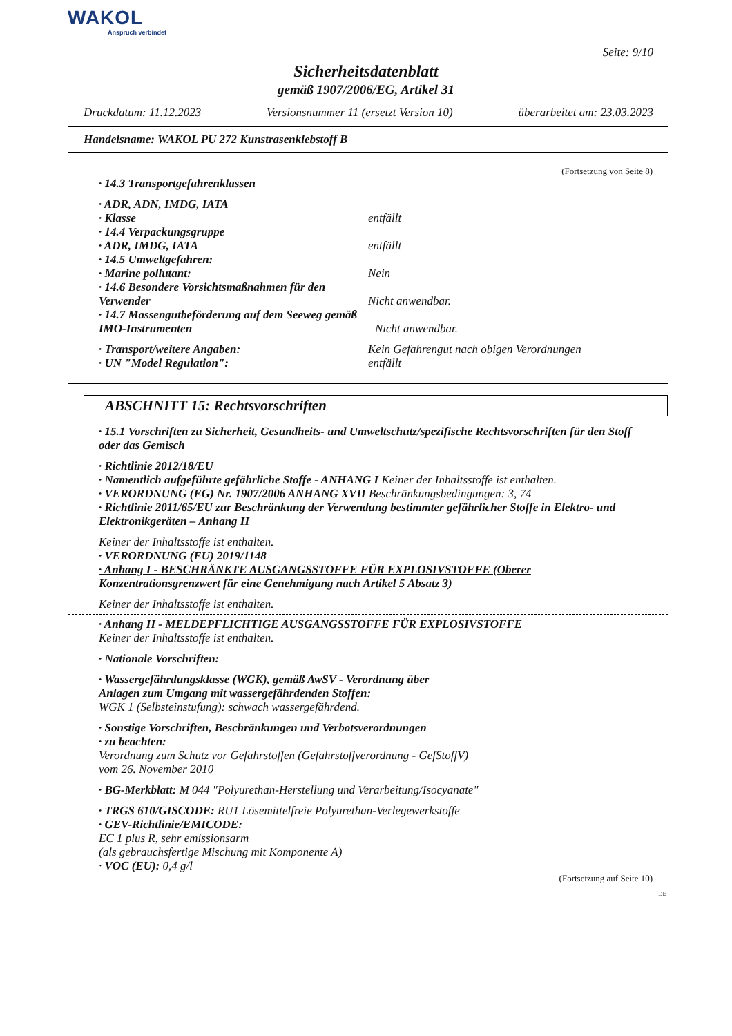WAKOL
Anspruch verbindet
Seite: 9/10
Sicherheitsdatenblatt
gemäß 1907/2006/EG, Artikel 31
Druckdatum: 11.12.2023 Versionsnummer 11 (ersetzt Version 10) überarbeitet am: 23.03.2023
Handelsname: WAKOL PU 272 Kunstrasenklebstoff B
(Fortsetzung von Seite 8)
· 14.3 Transportgefahrenklassen
· ADR, ADN, IMDG, IATA
· Klasse entfällt
· 14.4 Verpackungsgruppe
· ADR, IMDG, IATA entfällt
· 14.5 Umweltgefahren:
· Marine pollutant: Nein
· 14.6 Besondere Vorsichtsmaßnahmen für den Verwender Nicht anwendbar.
· 14.7 Massengutbeförderung auf dem Seeweg gemäß IMO-Instrumenten Nicht anwendbar.
· Transport/weitere Angaben: Kein Gefahrengut nach obigen Verordnungen
· UN "Model Regulation": entfällt
ABSCHNITT 15: Rechtsvorschriften
· 15.1 Vorschriften zu Sicherheit, Gesundheits- und Umweltschutz/spezifische Rechtsvorschriften für den Stoff oder das Gemisch
· Richtlinie 2012/18/EU
· Namentlich aufgeführte gefährliche Stoffe - ANHANG I Keiner der Inhaltsstoffe ist enthalten.
· VERORDNUNG (EG) Nr. 1907/2006 ANHANG XVII Beschränkungsbedingungen: 3, 74
· Richtlinie 2011/65/EU zur Beschränkung der Verwendung bestimmter gefährlicher Stoffe in Elektro- und Elektronikgeräten – Anhang II
Keiner der Inhaltsstoffe ist enthalten.
· VERORDNUNG (EU) 2019/1148
· Anhang I - BESCHRÄNKTE AUSGANGSSTOFFE FÜR EXPLOSIVSTOFFE (Oberer Konzentrationsgrenzwert für eine Genehmigung nach Artikel 5 Absatz 3)
Keiner der Inhaltsstoffe ist enthalten.
· Anhang II - MELDEPFLICHTIGE AUSGANGSSTOFFE FÜR EXPLOSIVSTOFFE
Keiner der Inhaltsstoffe ist enthalten.
· Nationale Vorschriften:
· Wassergefährdungsklasse (WGK), gemäß AwSV - Verordnung über
Anlagen zum Umgang mit wassergefährdenden Stoffen:
WGK 1 (Selbsteinstufung): schwach wassergefährdend.
· Sonstige Vorschriften, Beschränkungen und Verbotsverordnungen
· zu beachten:
Verordnung zum Schutz vor Gefahrstoffen (Gefahrstoffverordnung - GefStoffV)
vom 26. November 2010
· BG-Merkblatt: M 044 "Polyurethan-Herstellung und Verarbeitung/Isocyanate"
· TRGS 610/GISCODE: RU1 Lösemittelfreie Polyurethan-Verlegewerkstoffe
· GEV-Richtlinie/EMICODE:
EC 1 plus R, sehr emissionsarm
(als gebrauchsfertige Mischung mit Komponente A)
· VOC (EU): 0,4 g/l
(Fortsetzung auf Seite 10)
DE